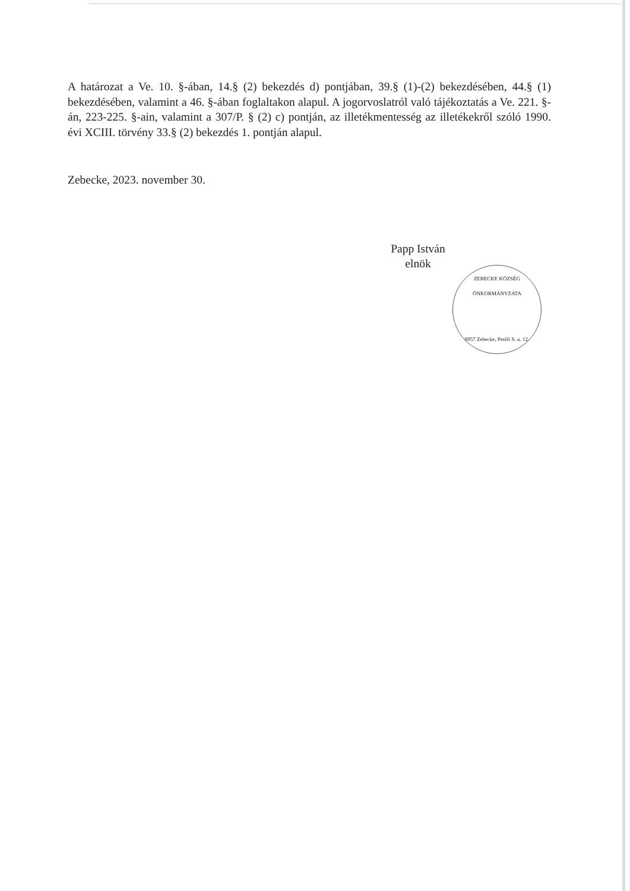A határozat a Ve. 10. §-ában, 14.§ (2) bekezdés d) pontjában, 39.§ (1)-(2) bekezdésében, 44.§ (1) bekezdésében, valamint a 46. §-ában foglaltakon alapul. A jogorvoslatról való tájékoztatás a Ve. 221. §-án, 223-225. §-ain, valamint a 307/P. § (2) c) pontján, az illetékmentesség az illetékekről szóló 1990. évi XCIII. törvény 33.§ (2) bekezdés 1. pontján alapul.
Zebecke, 2023. november 30.
Papp István
elnök
ZEBECKE KÖZSÉG ÖNKORMÁNYZATA
8957 Zebecke, Petőfi S. u. 12.